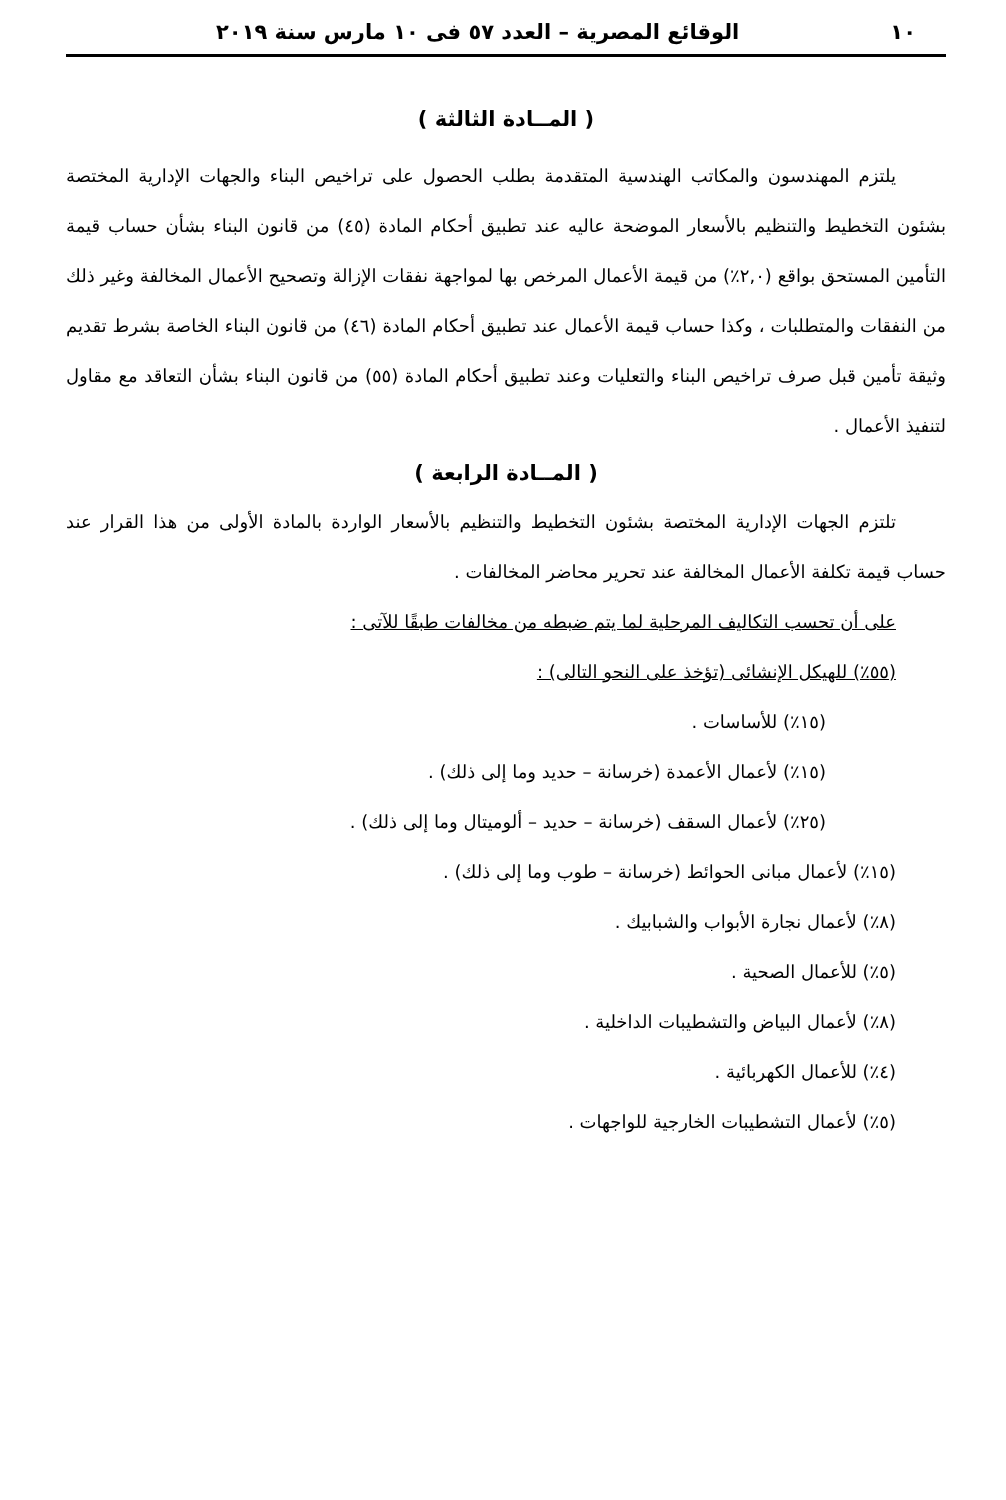١٠ الوقائع المصرية – العدد ٥٧ فى ١٠ مارس سنة ٢٠١٩
( المــادة الثالثة )
يلتزم المهندسون والمكاتب الهندسية المتقدمة بطلب الحصول على تراخيص البناء والجهات الإدارية المختصة بشئون التخطيط والتنظيم بالأسعار الموضحة عاليه عند تطبيق أحكام المادة (٤٥) من قانون البناء بشأن حساب قيمة التأمين المستحق بواقع (٢,٠٪) من قيمة الأعمال المرخص بها لمواجهة نفقات الإزالة وتصحيح الأعمال المخالفة وغير ذلك من النفقات والمتطلبات ، وكذا حساب قيمة الأعمال عند تطبيق أحكام المادة (٤٦) من قانون البناء الخاصة بشرط تقديم وثيقة تأمين قبل صرف تراخيص البناء والتعليات وعند تطبيق أحكام المادة (٥٥) من قانون البناء بشأن التعاقد مع مقاول لتنفيذ الأعمال .
( المــادة الرابعة )
تلتزم الجهات الإدارية المختصة بشئون التخطيط والتنظيم بالأسعار الواردة بالمادة الأولى من هذا القرار عند حساب قيمة تكلفة الأعمال المخالفة عند تحرير محاضر المخالفات .
على أن تحسب التكاليف المرحلية لما يتم ضبطه من مخالفات طبقًا للآتى :
(٥٥٪) للهيكل الإنشائى (تؤخذ على النحو التالى) :
(١٥٪) للأساسات .
(١٥٪) لأعمال الأعمدة (خرسانة – حديد وما إلى ذلك) .
(٢٥٪) لأعمال السقف (خرسانة – حديد – ألوميتال وما إلى ذلك) .
(١٥٪) لأعمال مبانى الحوائط (خرسانة – طوب وما إلى ذلك) .
(٨٪) لأعمال نجارة الأبواب والشبابيك .
(٥٪) للأعمال الصحية .
(٨٪) لأعمال البياض والتشطيبات الداخلية .
(٤٪) للأعمال الكهربائية .
(٥٪) لأعمال التشطيبات الخارجية للواجهات .